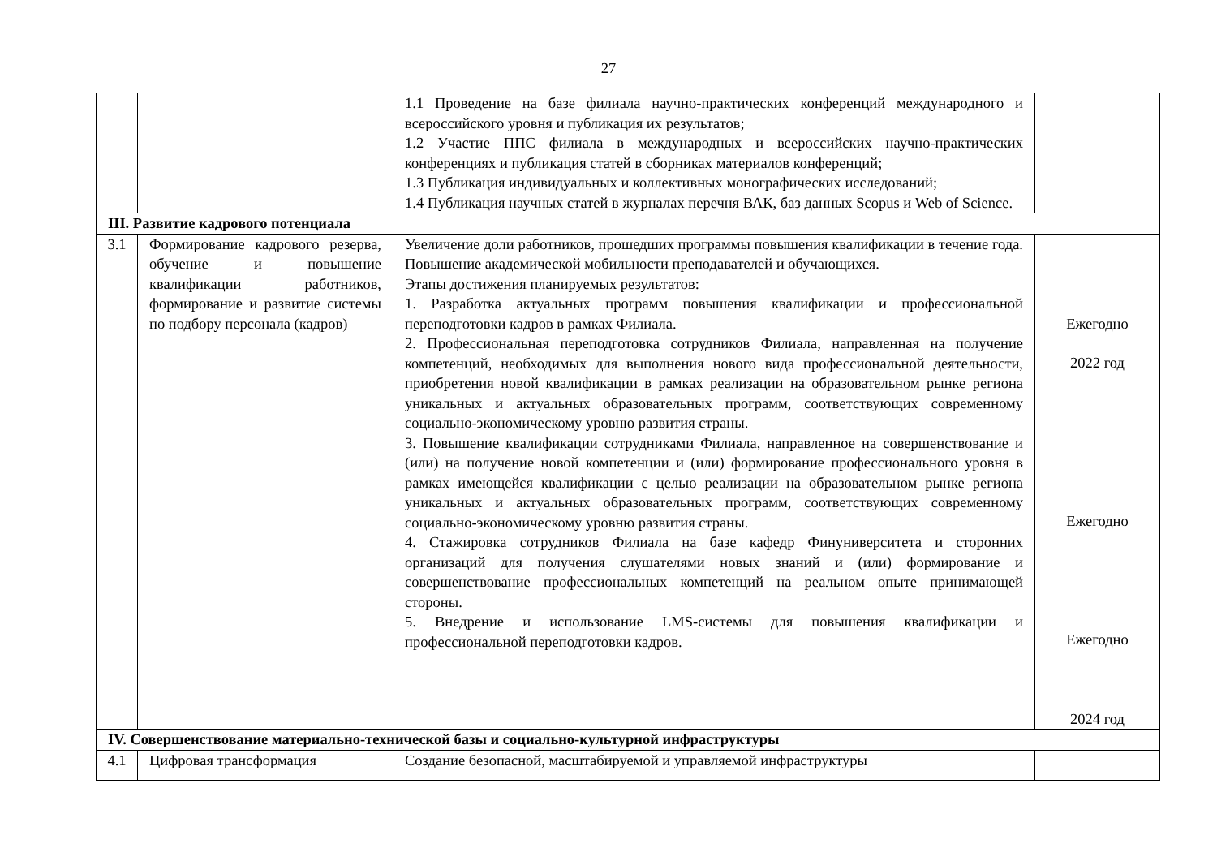27
| | | 1.1 Проведение на базе филиала научно-практических конференций международного и всероссийского уровня и публикация их результатов; 1.2 Участие ППС филиала в международных и всероссийских научно-практических конференциях и публикация статей в сборниках материалов конференций; 1.3 Публикация индивидуальных и коллективных монографических исследований; 1.4 Публикация научных статей в журналах перечня ВАК, баз данных Scopus и Web of Science. | |
| III. Развитие кадрового потенциала | | | |
| 3.1 | Формирование кадрового резерва, обучение и повышение квалификации работников, формирование и развитие системы по подбору персонала (кадров) | Увеличение доли работников, прошедших программы повышения квалификации в течение года. Повышение академической мобильности преподавателей и обучающихся. Этапы достижения планируемых результатов: 1. Разработка актуальных программ повышения квалификации и профессиональной переподготовки кадров в рамках Филиала. 2. Профессиональная переподготовка сотрудников Филиала, направленная на получение компетенций, необходимых для выполнения нового вида профессиональной деятельности, приобретения новой квалификации в рамках реализации на образовательном рынке региона уникальных и актуальных образовательных программ, соответствующих современному социально-экономическому уровню развития страны. 3. Повышение квалификации сотрудниками Филиала, направленное на совершенствование и (или) на получение новой компетенции и (или) формирование профессионального уровня в рамках имеющейся квалификации с целью реализации на образовательном рынке региона уникальных и актуальных образовательных программ, соответствующих современному социально-экономическому уровню развития страны. 4. Стажировка сотрудников Филиала на базе кафедр Финуниверситета и сторонних организаций для получения слушателями новых знаний и (или) формирование и совершенствование профессиональных компетенций на реальном опыте принимающей стороны. 5. Внедрение и использование LMS-системы для повышения квалификации и профессиональной переподготовки кадров. | Ежегодно 2022 год Ежегодно Ежегодно 2024 год |
| IV. Совершенствование материально-технической базы и социально-культурной инфраструктуры | | | |
| 4.1 | Цифровая трансформация | Создание безопасной, масштабируемой и управляемой инфраструктуры | |